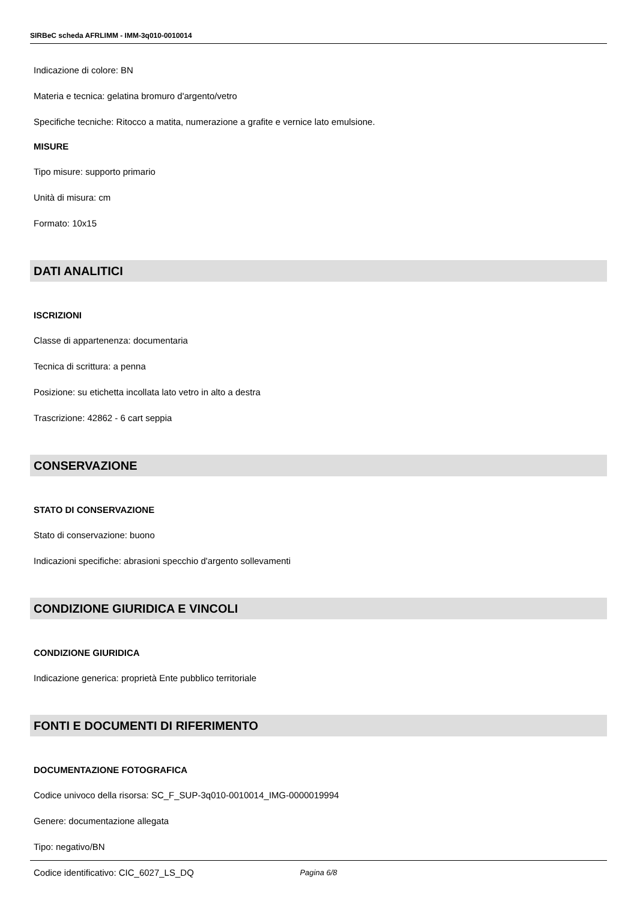SIRBeC scheda AFRLIMM - IMM-3q010-0010014
Indicazione di colore: BN
Materia e tecnica: gelatina bromuro d'argento/vetro
Specifiche tecniche: Ritocco a matita, numerazione a grafite e vernice lato emulsione.
MISURE
Tipo misure: supporto primario
Unità di misura: cm
Formato: 10x15
DATI ANALITICI
ISCRIZIONI
Classe di appartenenza: documentaria
Tecnica di scrittura: a penna
Posizione: su etichetta incollata lato vetro in alto a destra
Trascrizione: 42862 - 6 cart seppia
CONSERVAZIONE
STATO DI CONSERVAZIONE
Stato di conservazione: buono
Indicazioni specifiche: abrasioni specchio d'argento sollevamenti
CONDIZIONE GIURIDICA E VINCOLI
CONDIZIONE GIURIDICA
Indicazione generica: proprietà Ente pubblico territoriale
FONTI E DOCUMENTI DI RIFERIMENTO
DOCUMENTAZIONE FOTOGRAFICA
Codice univoco della risorsa: SC_F_SUP-3q010-0010014_IMG-0000019994
Genere: documentazione allegata
Tipo: negativo/BN
Codice identificativo: CIC_6027_LS_DQ
Pagina 6/8